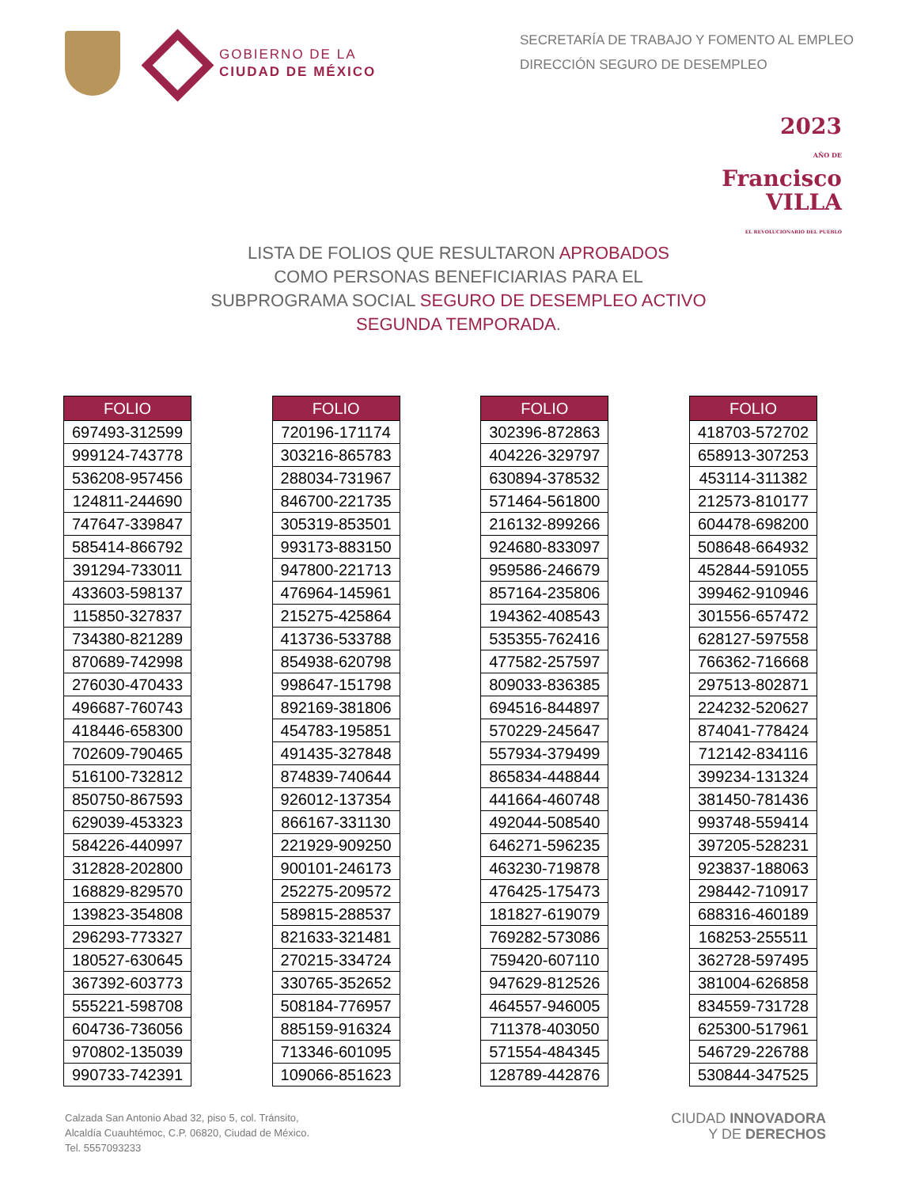GOBIERNO DE LA
CIUDAD DE MÉXICO
SECRETARÍA DE TRABAJO Y FOMENTO AL EMPLEO
DIRECCIÓN SEGURO DE DESEMPLEO
2023
AÑO DE
Francisco
VILLA
EL REVOLUCIONARIO DEL PUEBLO
LISTA DE FOLIOS QUE RESULTARON APROBADOS
COMO PERSONAS BENEFICIARIAS PARA EL
SUBPROGRAMA SOCIAL SEGURO DE DESEMPLEO ACTIVO
SEGUNDA TEMPORADA.
| FOLIO |
| --- |
| 697493-312599 |
| 999124-743778 |
| 536208-957456 |
| 124811-244690 |
| 747647-339847 |
| 585414-866792 |
| 391294-733011 |
| 433603-598137 |
| 115850-327837 |
| 734380-821289 |
| 870689-742998 |
| 276030-470433 |
| 496687-760743 |
| 418446-658300 |
| 702609-790465 |
| 516100-732812 |
| 850750-867593 |
| 629039-453323 |
| 584226-440997 |
| 312828-202800 |
| 168829-829570 |
| 139823-354808 |
| 296293-773327 |
| 180527-630645 |
| 367392-603773 |
| 555221-598708 |
| 604736-736056 |
| 970802-135039 |
| 990733-742391 |
| FOLIO |
| --- |
| 720196-171174 |
| 303216-865783 |
| 288034-731967 |
| 846700-221735 |
| 305319-853501 |
| 993173-883150 |
| 947800-221713 |
| 476964-145961 |
| 215275-425864 |
| 413736-533788 |
| 854938-620798 |
| 998647-151798 |
| 892169-381806 |
| 454783-195851 |
| 491435-327848 |
| 874839-740644 |
| 926012-137354 |
| 866167-331130 |
| 221929-909250 |
| 900101-246173 |
| 252275-209572 |
| 589815-288537 |
| 821633-321481 |
| 270215-334724 |
| 330765-352652 |
| 508184-776957 |
| 885159-916324 |
| 713346-601095 |
| 109066-851623 |
| FOLIO |
| --- |
| 302396-872863 |
| 404226-329797 |
| 630894-378532 |
| 571464-561800 |
| 216132-899266 |
| 924680-833097 |
| 959586-246679 |
| 857164-235806 |
| 194362-408543 |
| 535355-762416 |
| 477582-257597 |
| 809033-836385 |
| 694516-844897 |
| 570229-245647 |
| 557934-379499 |
| 865834-448844 |
| 441664-460748 |
| 492044-508540 |
| 646271-596235 |
| 463230-719878 |
| 476425-175473 |
| 181827-619079 |
| 769282-573086 |
| 759420-607110 |
| 947629-812526 |
| 464557-946005 |
| 711378-403050 |
| 571554-484345 |
| 128789-442876 |
| FOLIO |
| --- |
| 418703-572702 |
| 658913-307253 |
| 453114-311382 |
| 212573-810177 |
| 604478-698200 |
| 508648-664932 |
| 452844-591055 |
| 399462-910946 |
| 301556-657472 |
| 628127-597558 |
| 766362-716668 |
| 297513-802871 |
| 224232-520627 |
| 874041-778424 |
| 712142-834116 |
| 399234-131324 |
| 381450-781436 |
| 993748-559414 |
| 397205-528231 |
| 923837-188063 |
| 298442-710917 |
| 688316-460189 |
| 168253-255511 |
| 362728-597495 |
| 381004-626858 |
| 834559-731728 |
| 625300-517961 |
| 546729-226788 |
| 530844-347525 |
Calzada San Antonio Abad 32, piso 5, col. Tránsito,
Alcaldía Cuauhtémoc, C.P. 06820, Ciudad de México.
Tel. 5557093233
CIUDAD INNOVADORA
Y DE DERECHOS